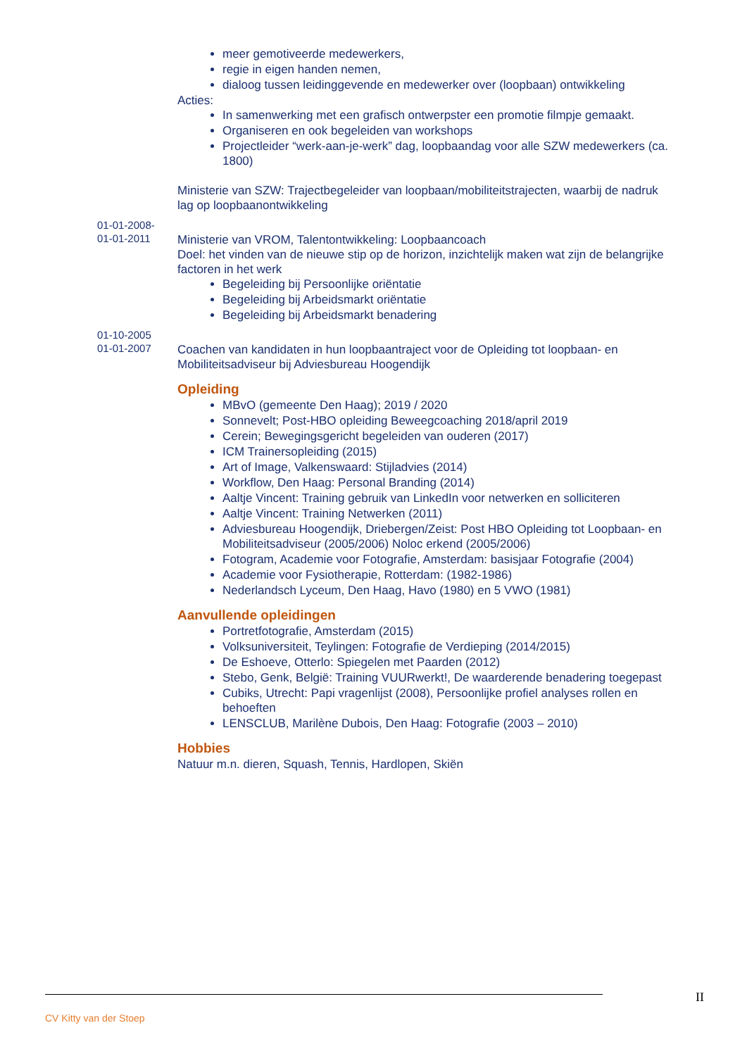meer gemotiveerde medewerkers,
regie in eigen handen nemen,
dialoog tussen leidinggevende en medewerker over (loopbaan) ontwikkeling
Acties:
In samenwerking met een grafisch ontwerpster een promotie filmpje gemaakt.
Organiseren en ook begeleiden van workshops
Projectleider “werk-aan-je-werk” dag, loopbaandag voor alle SZW medewerkers (ca. 1800)
Ministerie van SZW: Trajectbegeleider van loopbaan/mobiliteitstrajecten, waarbij de nadruk lag op loopbaanontwikkeling
01-01-2008-
01-01-2011
Ministerie van VROM, Talentontwikkeling: Loopbaancoach
Doel: het vinden van de nieuwe stip op de horizon, inzichtelijk maken wat zijn de belangrijke factoren in het werk
Begeleiding bij Persoonlijke oriëntatie
Begeleiding bij Arbeidsmarkt oriëntatie
Begeleiding bij Arbeidsmarkt benadering
01-10-2005
01-01-2007
Coachen van kandidaten in hun loopbaantraject voor de Opleiding tot loopbaan- en Mobiliteitsadviseur bij Adviesbureau Hoogendijk
Opleiding
MBvO (gemeente Den Haag); 2019 / 2020
Sonnevelt; Post-HBO opleiding Beweegcoaching 2018/april 2019
Cerein; Bewegingsgericht begeleiden van ouderen (2017)
ICM Trainersopleiding (2015)
Art of Image, Valkenswaard: Stijladvies (2014)
Workflow, Den Haag: Personal Branding (2014)
Aaltje Vincent: Training gebruik van LinkedIn voor netwerken en solliciteren
Aaltje Vincent: Training Netwerken (2011)
Adviesbureau Hoogendijk, Driebergen/Zeist: Post HBO Opleiding tot Loopbaan- en Mobiliteitsadviseur (2005/2006) Noloc erkend (2005/2006)
Fotogram, Academie voor Fotografie, Amsterdam: basisjaar Fotografie (2004)
Academie voor Fysiotherapie, Rotterdam: (1982-1986)
Nederlandsch Lyceum, Den Haag, Havo (1980) en 5 VWO (1981)
Aanvullende opleidingen
Portretfotografie, Amsterdam (2015)
Volksuniversiteit, Teylingen: Fotografie de Verdieping (2014/2015)
De Eshoeve, Otterlo: Spiegelen met Paarden (2012)
Stebo, Genk, België: Training VUURwerkt!, De waarderende benadering toegepast
Cubiks, Utrecht: Papi vragenlijst (2008), Persoonlijke profiel analyses rollen en behoeften
LENSCLUB, Marilène Dubois, Den Haag: Fotografie (2003 – 2010)
Hobbies
Natuur m.n. dieren, Squash, Tennis, Hardlopen, Skiën
II
CV Kitty van der Stoep